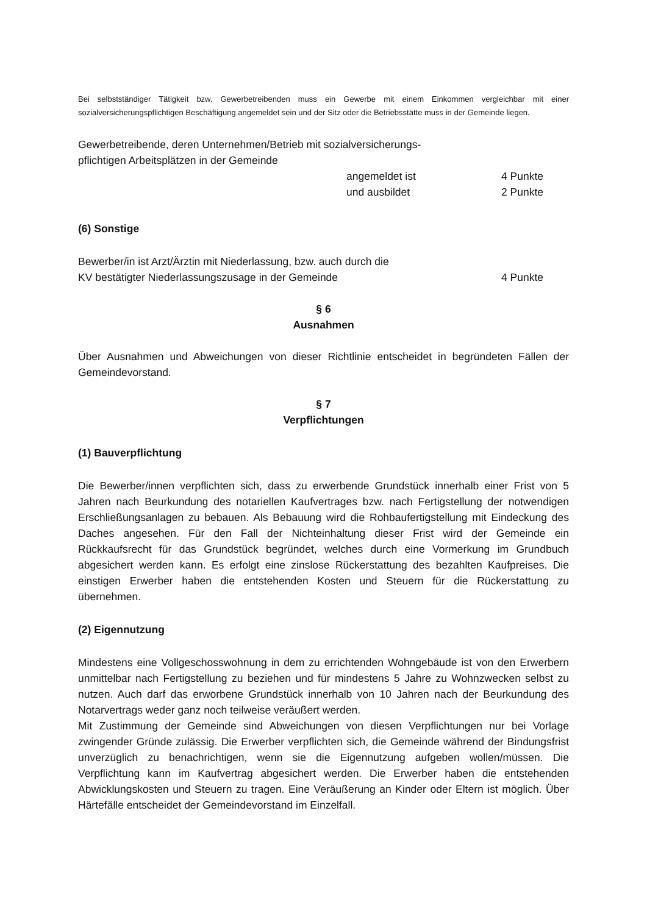Bei selbstständiger Tätigkeit bzw. Gewerbetreibenden muss ein Gewerbe mit einem Einkommen vergleichbar mit einer sozialversicherungspflichtigen Beschäftigung angemeldet sein und der Sitz oder die Betriebsstätte muss in der Gemeinde liegen.
Gewerbetreibende, deren Unternehmen/Betrieb mit sozialversicherungs-
pflichtigen Arbeitsplätzen in der Gemeinde
angemeldet ist 4 Punkte
und ausbildet 2 Punkte
(6) Sonstige
Bewerber/in ist Arzt/Ärztin mit Niederlassung, bzw. auch durch die
KV bestätigter Niederlassungszusage in der Gemeinde 4 Punkte
§ 6
Ausnahmen
Über Ausnahmen und Abweichungen von dieser Richtlinie entscheidet in begründeten Fällen der Gemeindevorstand.
§ 7
Verpflichtungen
(1) Bauverpflichtung
Die Bewerber/innen verpflichten sich, dass zu erwerbende Grundstück innerhalb einer Frist von 5 Jahren nach Beurkundung des notariellen Kaufvertrages bzw. nach Fertigstellung der notwendigen Erschließungsanlagen zu bebauen. Als Bebauung wird die Rohbaufertigstellung mit Eindeckung des Daches angesehen. Für den Fall der Nichteinhaltung dieser Frist wird der Gemeinde ein Rückkaufsrecht für das Grundstück begründet, welches durch eine Vormerkung im Grundbuch abgesichert werden kann. Es erfolgt eine zinslose Rückerstattung des bezahlten Kaufpreises. Die einstigen Erwerber haben die entstehenden Kosten und Steuern für die Rückerstattung zu übernehmen.
(2) Eigennutzung
Mindestens eine Vollgeschosswohnung in dem zu errichtenden Wohngebäude ist von den Erwerbern unmittelbar nach Fertigstellung zu beziehen und für mindestens 5 Jahre zu Wohnzwecken selbst zu nutzen. Auch darf das erworbene Grundstück innerhalb von 10 Jahren nach der Beurkundung des Notarvertrags weder ganz noch teilweise veräußert werden.
Mit Zustimmung der Gemeinde sind Abweichungen von diesen Verpflichtungen nur bei Vorlage zwingender Gründe zulässig. Die Erwerber verpflichten sich, die Gemeinde während der Bindungsfrist unverzüglich zu benachrichtigen, wenn sie die Eigennutzung aufgeben wollen/müssen. Die Verpflichtung kann im Kaufvertrag abgesichert werden. Die Erwerber haben die entstehenden Abwicklungskosten und Steuern zu tragen. Eine Veräußerung an Kinder oder Eltern ist möglich. Über Härtefälle entscheidet der Gemeindevorstand im Einzelfall.